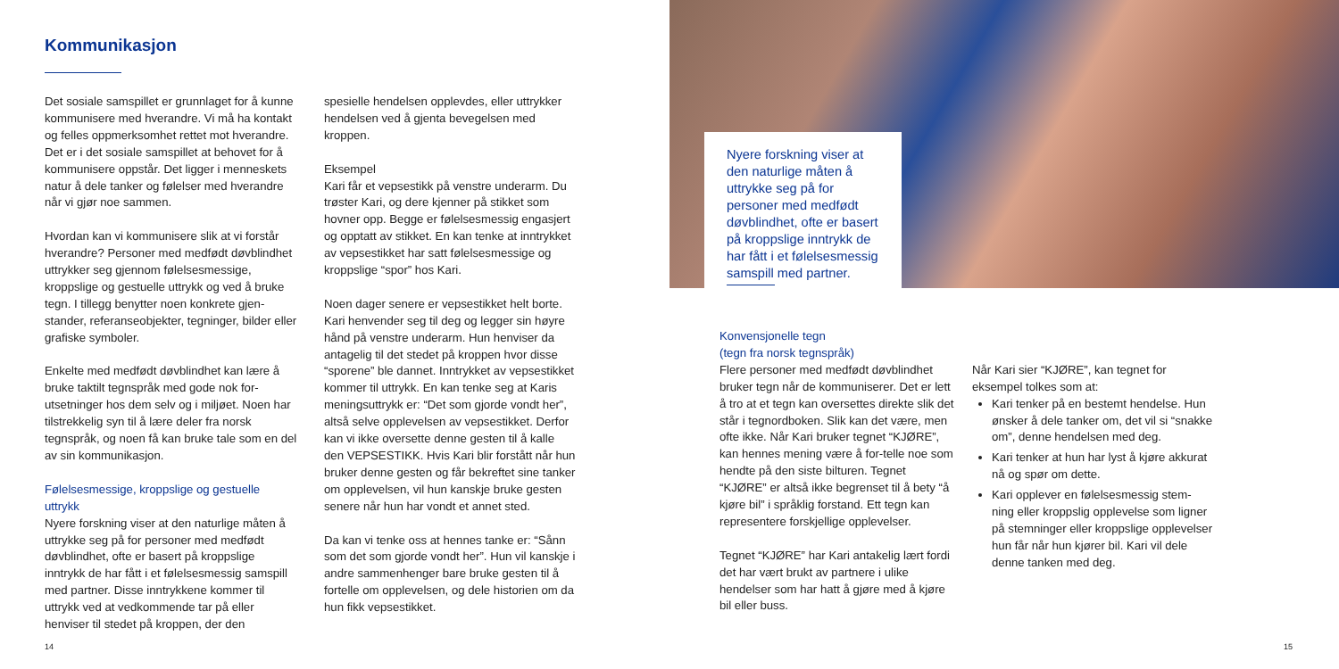Kommunikasjon
Det sosiale samspillet er grunnlaget for å kunne kommunisere med hverandre. Vi må ha kontakt og felles oppmerksomhet rettet mot hverandre. Det er i det sosiale samspillet at behovet for å kommunisere oppstår. Det ligger i menneskets natur å dele tanker og følelser med hverandre når vi gjør noe sammen.
Hvordan kan vi kommunisere slik at vi forstår hverandre? Personer med medfødt døvblindhet uttrykker seg gjennom følelsesmessige, kroppslige og gestuelle uttrykk og ved å bruke tegn. I tillegg benytter noen konkrete gjen-stander, referanseobjekter, tegninger, bilder eller grafiske symboler.
Enkelte med medfødt døvblindhet kan lære å bruke taktilt tegnspråk med gode nok for-utsetninger hos dem selv og i miljøet. Noen har tilstrekkelig syn til å lære deler fra norsk tegnspråk, og noen få kan bruke tale som en del av sin kommunikasjon.
Følelsesmessige, kroppslige og gestuelle uttrykk
Nyere forskning viser at den naturlige måten å uttrykke seg på for personer med medfødt døvblindhet, ofte er basert på kroppslige inntrykk de har fått i et følelsesmessig samspill med partner. Disse inntrykkene kommer til uttrykk ved at vedkommende tar på eller henviser til stedet på kroppen, der den
spesielle hendelsen opplevdes, eller uttrykker hendelsen ved å gjenta bevegelsen med kroppen.
Eksempel
Kari får et vepsestikk på venstre underarm. Du trøster Kari, og dere kjenner på stikket som hovner opp. Begge er følelsesmessig engasjert og opptatt av stikket. En kan tenke at inntrykket av vepsestikket har satt følelsesmessige og kroppslige “spor” hos Kari.
Noen dager senere er vepsestikket helt borte. Kari henvender seg til deg og legger sin høyre hånd på venstre underarm. Hun henviser da antagelig til det stedet på kroppen hvor disse “sporene” ble dannet. Inntrykket av vepsestikket kommer til uttrykk. En kan tenke seg at Karis meningsuttrykk er: “Det som gjorde vondt her”, altså selve opplevelsen av vepsestikket. Derfor kan vi ikke oversette denne gesten til å kalle den VEPSESTIKK. Hvis Kari blir forstått når hun bruker denne gesten og får bekreftet sine tanker om opplevelsen, vil hun kanskje bruke gesten senere når hun har vondt et annet sted.
Da kan vi tenke oss at hennes tanke er: “Sånn som det som gjorde vondt her”. Hun vil kanskje i andre sammenhenger bare bruke gesten til å fortelle om opplevelsen, og dele historien om da hun fikk vepsestikket.
14
Nyere forskning viser at den naturlige måten å uttrykke seg på for personer med medfødt døvblindhet, ofte er basert på kroppslige inntrykk de har fått i et følelsesmessig samspill med partner.
Konvensjonelle tegn
(tegn fra norsk tegnspråk)
Flere personer med medfødt døvblindhet bruker tegn når de kommuniserer. Det er lett å tro at et tegn kan oversettes direkte slik det står i tegnordboken. Slik kan det være, men ofte ikke. Når Kari bruker tegnet “KJØRE”, kan hennes mening være å for-telle noe som hendte på den siste bilturen. Tegnet “KJØRE” er altså ikke begrenset til å bety “å kjøre bil” i språklig forstand. Ett tegn kan representere forskjellige opplevelser.
Tegnet “KJØRE” har Kari antakelig lært fordi det har vært brukt av partnere i ulike hendelser som har hatt å gjøre med å kjøre bil eller buss.
Når Kari sier “KJØRE”, kan tegnet for eksempel tolkes som at:
Kari tenker på en bestemt hendelse. Hun ønsker å dele tanker om, det vil si “snakke om”, denne hendelsen med deg.
Kari tenker at hun har lyst å kjøre akkurat nå og spør om dette.
Kari opplever en følelsesmessig stem-ning eller kroppslig opplevelse som ligner på stemninger eller kroppslige opplevelser hun får når hun kjører bil. Kari vil dele denne tanken med deg.
15